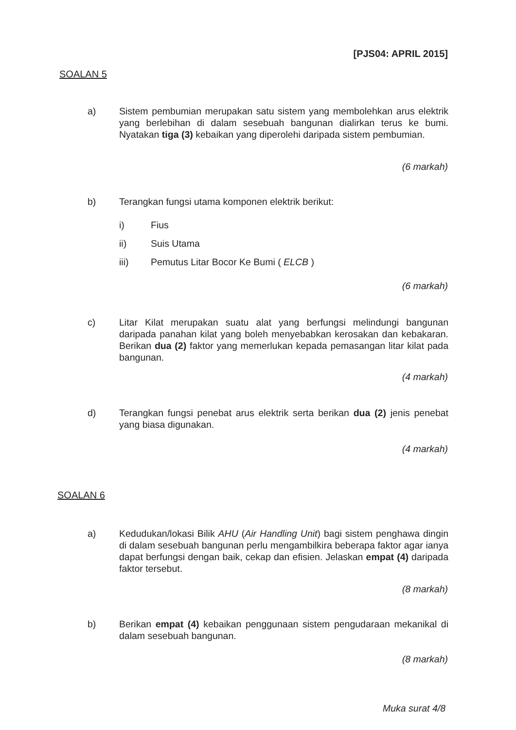[PJS04: APRIL 2015]
SOALAN 5
a) Sistem pembumian merupakan satu sistem yang membolehkan arus elektrik yang berlebihan di dalam sesebuah bangunan dialirkan terus ke bumi. Nyatakan tiga (3) kebaikan yang diperolehi daripada sistem pembumian.
(6 markah)
b) Terangkan fungsi utama komponen elektrik berikut:
i) Fius
ii) Suis Utama
iii) Pemutus Litar Bocor Ke Bumi ( ELCB )
(6 markah)
c) Litar Kilat merupakan suatu alat yang berfungsi melindungi bangunan daripada panahan kilat yang boleh menyebabkan kerosakan dan kebakaran. Berikan dua (2) faktor yang memerlukan kepada pemasangan litar kilat pada bangunan.
(4 markah)
d) Terangkan fungsi penebat arus elektrik serta berikan dua (2) jenis penebat yang biasa digunakan.
(4 markah)
SOALAN 6
a) Kedudukan/lokasi Bilik AHU (Air Handling Unit) bagi sistem penghawa dingin di dalam sesebuah bangunan perlu mengambilkira beberapa faktor agar ianya dapat berfungsi dengan baik, cekap dan efisien. Jelaskan empat (4) daripada faktor tersebut.
(8 markah)
b) Berikan empat (4) kebaikan penggunaan sistem pengudaraan mekanikal di dalam sesebuah bangunan.
(8 markah)
Muka surat 4/8